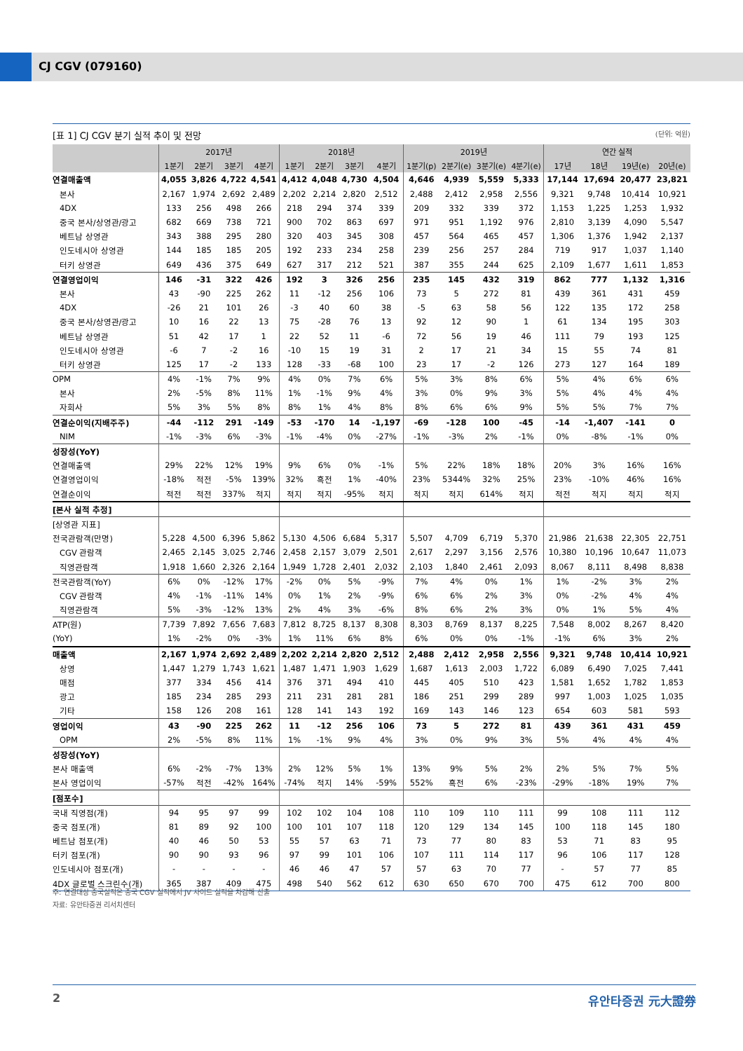CJ CGV (079160)
[표 1] CJ CGV 분기 실적 추이 및 전망 (단위: 억원)
| | 2017년 | | | | 2018년 | | | | 2019년 | | | | 연간 실적 | | | |
| --- | --- | --- | --- | --- | --- | --- | --- | --- | --- | --- | --- | --- | --- | --- | --- | --- |
| | 1분기 | 2분기 | 3분기 | 4분기 | 1분기 | 2분기 | 3분기 | 4분기 | 1분기(p) | 2분기(e) | 3분기(e) | 4분기(e) | 17년 | 18년 | 19년(e) | 20년(e) |
| 연결매출액 | 4,055 | 3,826 | 4,722 | 4,541 | 4,412 | 4,048 | 4,730 | 4,504 | 4,646 | 4,939 | 5,559 | 5,333 | 17,144 | 17,694 | 20,477 | 23,821 |
| 본사 | 2,167 | 1,974 | 2,692 | 2,489 | 2,202 | 2,214 | 2,820 | 2,512 | 2,488 | 2,412 | 2,958 | 2,556 | 9,321 | 9,748 | 10,414 | 10,921 |
| 4DX | 133 | 256 | 498 | 266 | 218 | 294 | 374 | 339 | 209 | 332 | 339 | 372 | 1,153 | 1,225 | 1,253 | 1,932 |
| 중국 본사/상영관/광고 | 682 | 669 | 738 | 721 | 900 | 702 | 863 | 697 | 971 | 951 | 1,192 | 976 | 2,810 | 3,139 | 4,090 | 5,547 |
| 베트남 상영관 | 343 | 388 | 295 | 280 | 320 | 403 | 345 | 308 | 457 | 564 | 465 | 457 | 1,306 | 1,376 | 1,942 | 2,137 |
| 인도네시아 상영관 | 144 | 185 | 185 | 205 | 192 | 233 | 234 | 258 | 239 | 256 | 257 | 284 | 719 | 917 | 1,037 | 1,140 |
| 터키 상영관 | 649 | 436 | 375 | 649 | 627 | 317 | 212 | 521 | 387 | 355 | 244 | 625 | 2,109 | 1,677 | 1,611 | 1,853 |
| 연결영업이익 | 146 | -31 | 322 | 426 | 192 | 3 | 326 | 256 | 235 | 145 | 432 | 319 | 862 | 777 | 1,132 | 1,316 |
| 본사 | 43 | -90 | 225 | 262 | 11 | -12 | 256 | 106 | 73 | 5 | 272 | 81 | 439 | 361 | 431 | 459 |
| 4DX | -26 | 21 | 101 | 26 | -3 | 40 | 60 | 38 | -5 | 63 | 58 | 56 | 122 | 135 | 172 | 258 |
| 중국 본사/상영관/광고 | 10 | 16 | 22 | 13 | 75 | -28 | 76 | 13 | 92 | 12 | 90 | 1 | 61 | 134 | 195 | 303 |
| 베트남 상영관 | 51 | 42 | 17 | 1 | 22 | 52 | 11 | -6 | 72 | 56 | 19 | 46 | 111 | 79 | 193 | 125 |
| 인도네시아 상영관 | -6 | 7 | -2 | 16 | -10 | 15 | 19 | 31 | 2 | 17 | 21 | 34 | 15 | 55 | 74 | 81 |
| 터키 상영관 | 125 | 17 | -2 | 133 | 128 | -33 | -68 | 100 | 23 | 17 | -2 | 126 | 273 | 127 | 164 | 189 |
| OPM | 4% | -1% | 7% | 9% | 4% | 0% | 7% | 6% | 5% | 3% | 8% | 6% | 5% | 4% | 6% | 6% |
| 본사 | 2% | -5% | 8% | 11% | 1% | -1% | 9% | 4% | 3% | 0% | 9% | 3% | 5% | 4% | 4% | 4% |
| 자회사 | 5% | 3% | 5% | 8% | 8% | 1% | 4% | 8% | 8% | 6% | 6% | 9% | 5% | 5% | 7% | 7% |
| 연결순이익(지배주주) | -44 | -112 | 291 | -149 | -53 | -170 | 14 | -1,197 | -69 | -128 | 100 | -45 | -14 | -1,407 | -141 | 0 |
| NIM | -1% | -3% | 6% | -3% | -1% | -4% | 0% | -27% | -1% | -3% | 2% | -1% | 0% | -8% | -1% | 0% |
| 성장성(YoY) | | | | | | | | | | | | | | | | |
| 연결매출액 | 29% | 22% | 12% | 19% | 9% | 6% | 0% | -1% | 5% | 22% | 18% | 18% | 20% | 3% | 16% | 16% |
| 연결영업이익 | -18% | 적전 | -5% | 139% | 32% | 흑전 | 1% | -40% | 23% | 5344% | 32% | 25% | 23% | -10% | 46% | 16% |
| 연결순이익 | 적전 | 적전 | 337% | 적지 | 적지 | 적지 | -95% | 적지 | 적지 | 적지 | 614% | 적지 | 적전 | 적지 | 적지 | 적지 |
| [본사 실적 추정] | | | | | | | | | | | | | | | | |
| [상영관 지표] | | | | | | | | | | | | | | | | |
| 전국관람객(만명) | 5,228 | 4,500 | 6,396 | 5,862 | 5,130 | 4,506 | 6,684 | 5,317 | 5,507 | 4,709 | 6,719 | 5,370 | 21,986 | 21,638 | 22,305 | 22,751 |
| CGV 관람객 | 2,465 | 2,145 | 3,025 | 2,746 | 2,458 | 2,157 | 3,079 | 2,501 | 2,617 | 2,297 | 3,156 | 2,576 | 10,380 | 10,196 | 10,647 | 11,073 |
| 직영관람객 | 1,918 | 1,660 | 2,326 | 2,164 | 1,949 | 1,728 | 2,401 | 2,032 | 2,103 | 1,840 | 2,461 | 2,093 | 8,067 | 8,111 | 8,498 | 8,838 |
| 전국관람객(YoY) | 6% | 0% | -12% | 17% | -2% | 0% | 5% | -9% | 7% | 4% | 0% | 1% | 1% | -2% | 3% | 2% |
| CGV 관람객 | 4% | -1% | -11% | 14% | 0% | 1% | 2% | -9% | 6% | 6% | 2% | 3% | 0% | -2% | 4% | 4% |
| 직영관람객 | 5% | -3% | -12% | 13% | 2% | 4% | 3% | -6% | 8% | 6% | 2% | 3% | 0% | 1% | 5% | 4% |
| ATP(원) | 7,739 | 7,892 | 7,656 | 7,683 | 7,812 | 8,725 | 8,137 | 8,308 | 8,303 | 8,769 | 8,137 | 8,225 | 7,548 | 8,002 | 8,267 | 8,420 |
| (YoY) | 1% | -2% | 0% | -3% | 1% | 11% | 6% | 8% | 6% | 0% | 0% | -1% | -1% | 6% | 3% | 2% |
| 매출액 | 2,167 | 1,974 | 2,692 | 2,489 | 2,202 | 2,214 | 2,820 | 2,512 | 2,488 | 2,412 | 2,958 | 2,556 | 9,321 | 9,748 | 10,414 | 10,921 |
| 상영 | 1,447 | 1,279 | 1,743 | 1,621 | 1,487 | 1,471 | 1,903 | 1,629 | 1,687 | 1,613 | 2,003 | 1,722 | 6,089 | 6,490 | 7,025 | 7,441 |
| 매점 | 377 | 334 | 456 | 414 | 376 | 371 | 494 | 410 | 445 | 405 | 510 | 423 | 1,581 | 1,652 | 1,782 | 1,853 |
| 광고 | 185 | 234 | 285 | 293 | 211 | 231 | 281 | 281 | 186 | 251 | 299 | 289 | 997 | 1,003 | 1,025 | 1,035 |
| 기타 | 158 | 126 | 208 | 161 | 128 | 141 | 143 | 192 | 169 | 143 | 146 | 123 | 654 | 603 | 581 | 593 |
| 영업이익 | 43 | -90 | 225 | 262 | 11 | -12 | 256 | 106 | 73 | 5 | 272 | 81 | 439 | 361 | 431 | 459 |
| OPM | 2% | -5% | 8% | 11% | 1% | -1% | 9% | 4% | 3% | 0% | 9% | 3% | 5% | 4% | 4% | 4% |
| 성장성(YoY) | | | | | | | | | | | | | | | | |
| 본사 매출액 | 6% | -2% | -7% | 13% | 2% | 12% | 5% | 1% | 13% | 9% | 5% | 2% | 2% | 5% | 7% | 5% |
| 본사 영업이익 | -57% | 적전 | -42% | 164% | -74% | 적지 | 14% | -59% | 552% | 흑전 | 6% | -23% | -29% | -18% | 19% | 7% |
| [점포수] | | | | | | | | | | | | | | | | |
| 국내 직영점(개) | 94 | 95 | 97 | 99 | 102 | 102 | 104 | 108 | 110 | 109 | 110 | 111 | 99 | 108 | 111 | 112 |
| 중국 점포(개) | 81 | 89 | 92 | 100 | 100 | 101 | 107 | 118 | 120 | 129 | 134 | 145 | 100 | 118 | 145 | 180 |
| 베트남 점포(개) | 40 | 46 | 50 | 53 | 55 | 57 | 63 | 71 | 73 | 77 | 80 | 83 | 53 | 71 | 83 | 95 |
| 터키 점포(개) | 90 | 90 | 93 | 96 | 97 | 99 | 101 | 106 | 107 | 111 | 114 | 117 | 96 | 106 | 117 | 128 |
| 인도네시아 점포(개) | - | - | - | - | 46 | 46 | 47 | 57 | 57 | 63 | 70 | 77 | - | 57 | 77 | 85 |
| 4DX 글로벌 스크린수(개) | 365 | 387 | 409 | 475 | 498 | 540 | 562 | 612 | 630 | 650 | 670 | 700 | 475 | 612 | 700 | 800 |
주: 연결대상 중국실적은 중국 CGV 실적에서 JV 사이트 실적을 차감해 산출
자료: 유안타증권 리서치센터
2 유안타증권 元大證券